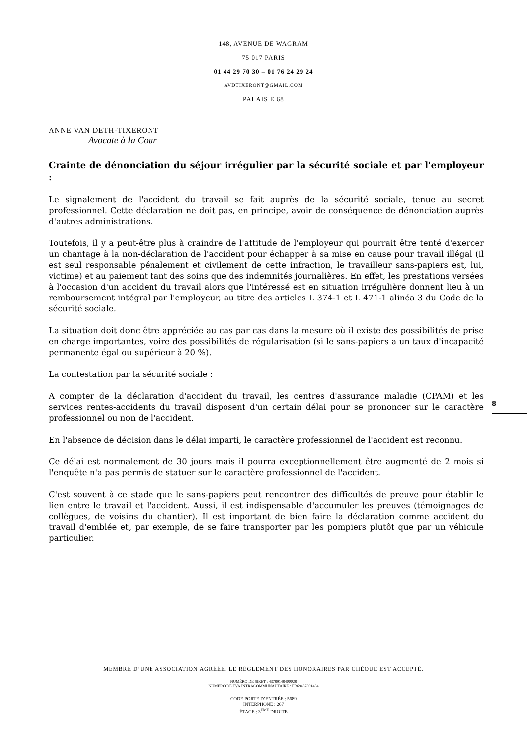148, AVENUE DE WAGRAM
75 017 PARIS
01 44 29 70 30 – 01 76 24 29 24
AVDTIXERONT@GMAIL.COM
PALAIS E 68
ANNE VAN DETH-TIXERONT
Avocate à la Cour
Crainte de dénonciation du séjour irrégulier par la sécurité sociale et par l'employeur :
Le signalement de l'accident du travail se fait auprès de la sécurité sociale, tenue au secret professionnel. Cette déclaration ne doit pas, en principe, avoir de conséquence de dénonciation auprès d'autres administrations.
Toutefois, il y a peut-être plus à craindre de l'attitude de l'employeur qui pourrait être tenté d'exercer un chantage à la non-déclaration de l'accident pour échapper à sa mise en cause pour travail illégal (il est seul responsable pénalement et civilement de cette infraction, le travailleur sans-papiers est, lui, victime) et au paiement tant des soins que des indemnités journalières. En effet, les prestations versées à l'occasion d'un accident du travail alors que l'intéressé est en situation irrégulière donnent lieu à un remboursement intégral par l'employeur, au titre des articles L 374-1 et L 471-1 alinéa 3 du Code de la sécurité sociale.
La situation doit donc être appréciée au cas par cas dans la mesure où il existe des possibilités de prise en charge importantes, voire des possibilités de régularisation (si le sans-papiers a un taux d'incapacité permanente égal ou supérieur à 20 %).
La contestation par la sécurité sociale :
A compter de la déclaration d'accident du travail, les centres d'assurance maladie (CPAM) et les services rentes-accidents du travail disposent d'un certain délai pour se prononcer sur le caractère professionnel ou non de l'accident.
En l'absence de décision dans le délai imparti, le caractère professionnel de l'accident est reconnu.
Ce délai est normalement de 30 jours mais il pourra exceptionnellement être augmenté de 2 mois si l'enquête n'a pas permis de statuer sur le caractère professionnel de l'accident.
C'est souvent à ce stade que le sans-papiers peut rencontrer des difficultés de preuve pour établir le lien entre le travail et l'accident. Aussi, il est indispensable d'accumuler les preuves (témoignages de collègues, de voisins du chantier). Il est important de bien faire la déclaration comme accident du travail d'emblée et, par exemple, de se faire transporter par les pompiers plutôt que par un véhicule particulier.
8
MEMBRE D’UNE ASSOCIATION AGRÉÉE. LE RÈGLEMENT DES HONORAIRES PAR CHÈQUE EST ACCEPTÉ.
NUMÉRO DE SIRET : 43789148400028
NUMÉRO DE TVA INTRACOMMUNAUTAIRE : FR69437891484
CODE PORTE D’ENTRÉE : 5689
INTERPHONE : 267
ÉTAGE : 3<sup>ÈME</sup> DROITE